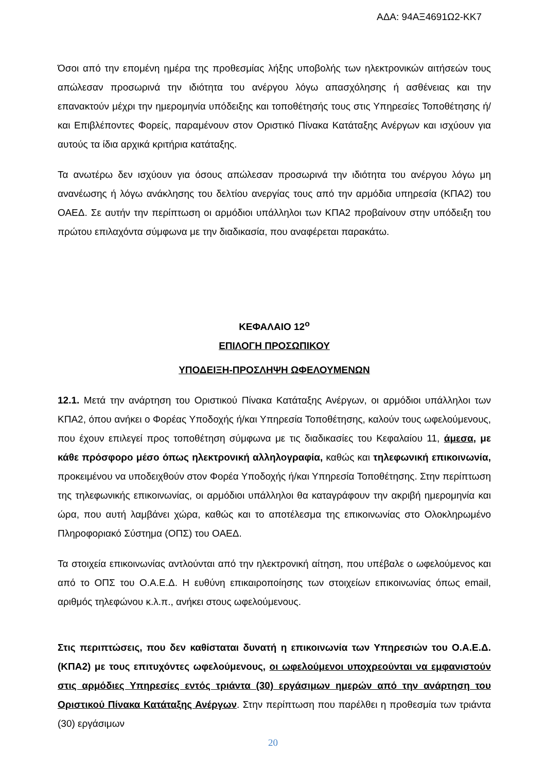ΑΔΑ: 94ΑΞ4691Ω2-ΚΚ7
Όσοι από την επομένη ημέρα της προθεσμίας λήξης υποβολής των ηλεκτρονικών αιτήσεών τους απώλεσαν προσωρινά την ιδιότητα του ανέργου λόγω απασχόλησης ή ασθένειας και την επανακτούν μέχρι την ημερομηνία υπόδειξης και τοποθέτησής τους στις Υπηρεσίες Τοποθέτησης ή/και Επιβλέποντες Φορείς, παραμένουν στον Οριστικό Πίνακα Κατάταξης Ανέργων και ισχύουν για αυτούς τα ίδια αρχικά κριτήρια κατάταξης.
Τα ανωτέρω δεν ισχύουν για όσους απώλεσαν προσωρινά την ιδιότητα του ανέργου λόγω μη ανανέωσης ή λόγω ανάκλησης του δελτίου ανεργίας τους από την αρμόδια υπηρεσία (ΚΠΑ2) του ΟΑΕΔ. Σε αυτήν την περίπτωση οι αρμόδιοι υπάλληλοι των ΚΠΑ2 προβαίνουν στην υπόδειξη του πρώτου επιλαχόντα σύμφωνα με την διαδικασία, που αναφέρεται παρακάτω.
ΚΕΦΑΛΑΙΟ 12<sup>ο</sup>
ΕΠΙΛΟΓΗ ΠΡΟΣΩΠΙΚΟΥ
ΥΠΟΔΕΙΞΗ-ΠΡΟΣΛΗΨΗ ΩΦΕΛΟΥΜΕΝΩΝ
12.1. Μετά την ανάρτηση του Οριστικού Πίνακα Κατάταξης Ανέργων, οι αρμόδιοι υπάλληλοι των ΚΠΑ2, όπου ανήκει ο Φορέας Υποδοχής ή/και Υπηρεσία Τοποθέτησης, καλούν τους ωφελούμενους, που έχουν επιλεγεί προς τοποθέτηση σύμφωνα με τις διαδικασίες του Κεφαλαίου 11, άμεσα, με κάθε πρόσφορο μέσο όπως ηλεκτρονική αλληλογραφία, καθώς και τηλεφωνική επικοινωνία, προκειμένου να υποδειχθούν στον Φορέα Υποδοχής ή/και Υπηρεσία Τοποθέτησης. Στην περίπτωση της τηλεφωνικής επικοινωνίας, οι αρμόδιοι υπάλληλοι θα καταγράφουν την ακριβή ημερομηνία και ώρα, που αυτή λαμβάνει χώρα, καθώς και το αποτέλεσμα της επικοινωνίας στο Ολοκληρωμένο Πληροφοριακό Σύστημα (ΟΠΣ) του ΟΑΕΔ.
Τα στοιχεία επικοινωνίας αντλούνται από την ηλεκτρονική αίτηση, που υπέβαλε ο ωφελούμενος και από το ΟΠΣ του Ο.Α.Ε.Δ. Η ευθύνη επικαιροποίησης των στοιχείων επικοινωνίας όπως email, αριθμός τηλεφώνου κ.λ.π., ανήκει στους ωφελούμενους.
Στις περιπτώσεις, που δεν καθίσταται δυνατή η επικοινωνία των Υπηρεσιών του Ο.Α.Ε.Δ. (ΚΠΑ2) με τους επιτυχόντες ωφελούμενους, οι ωφελούμενοι υποχρεούνται να εμφανιστούν στις αρμόδιες Υπηρεσίες εντός τριάντα (30) εργάσιμων ημερών από την ανάρτηση του Οριστικού Πίνακα Κατάταξης Ανέργων. Στην περίπτωση που παρέλθει η προθεσμία των τριάντα (30) εργάσιμων
20